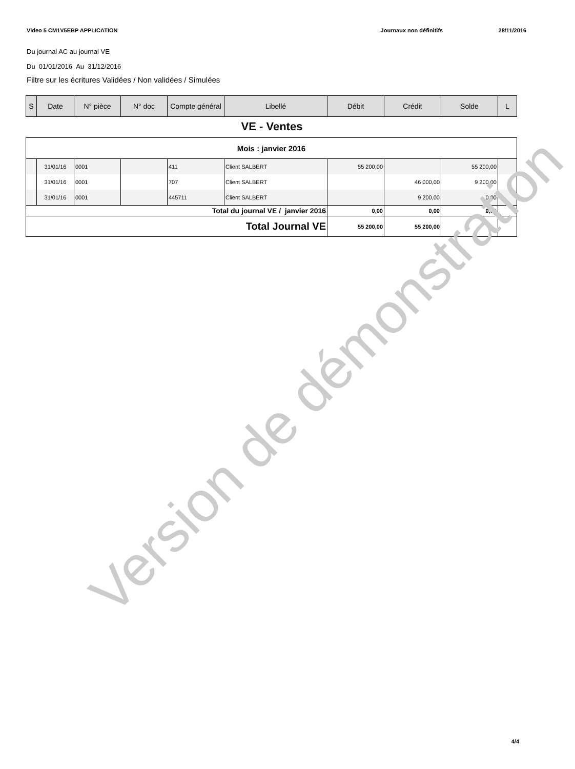Video 5 CM1V5EBP APPLICATION Journaux non définitifs 28/11/2016
Du journal AC au journal VE
Du 01/01/2016 Au 31/12/2016
Filtre sur les écritures Validées / Non validées / Simulées
| S | Date | N° pièce | N° doc | Compte général | Libellé | Débit | Crédit | Solde | L |
| --- | --- | --- | --- | --- | --- | --- | --- | --- | --- |
VE - Ventes
| Mois : janvier 2016 | | | | | | | | | |
| | 31/01/16 | 0001 | | 411 | Client SALBERT | 55 200,00 | | 55 200,00 | |
| | 31/01/16 | 0001 | | 707 | Client SALBERT | | 46 000,00 | 9 200,00 | |
| | 31/01/16 | 0001 | | 445711 | Client SALBERT | | 9 200,00 | 0,00 | |
| Total du journal VE / janvier 2016 | | | | | | 0,00 | 0,00 | 0,00 | |
| Total Journal VE | | | | | | 55 200,00 | 55 200,00 | | |
Version de démonstration
4/4